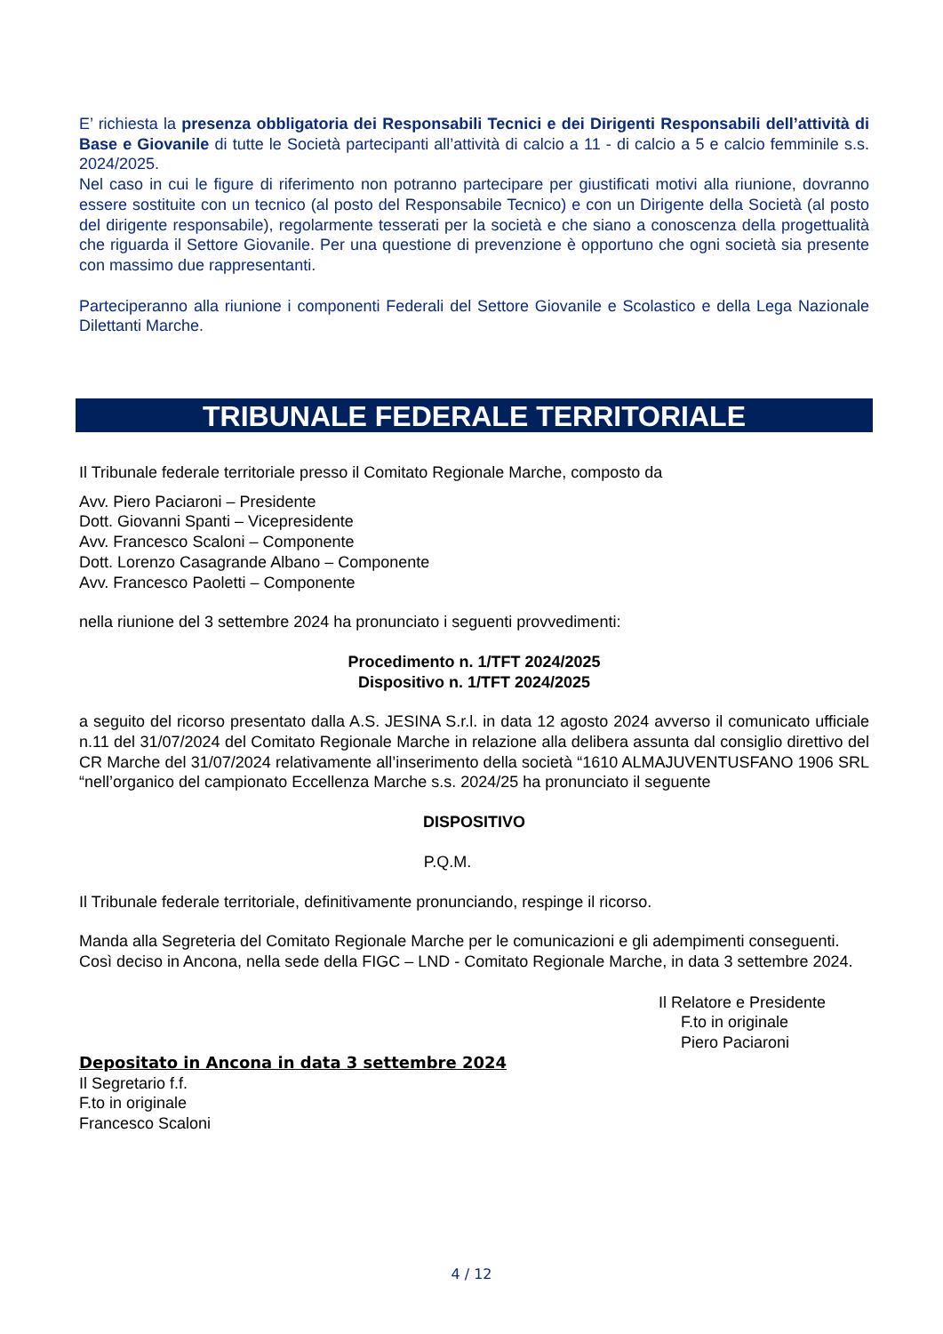E’ richiesta la presenza obbligatoria dei Responsabili Tecnici e dei Dirigenti Responsabili dell’attività di Base e Giovanile di tutte le Società partecipanti all’attività di calcio a 11 - di calcio a 5 e calcio femminile s.s. 2024/2025.
Nel caso in cui le figure di riferimento non potranno partecipare per giustificati motivi alla riunione, dovranno essere sostituite con un tecnico (al posto del Responsabile Tecnico) e con un Dirigente della Società (al posto del dirigente responsabile), regolarmente tesserati per la società e che siano a conoscenza della progettualità che riguarda il Settore Giovanile. Per una questione di prevenzione è opportuno che ogni società sia presente con massimo due rappresentanti.
Parteciperanno alla riunione i componenti Federali del Settore Giovanile e Scolastico e della Lega Nazionale Dilettanti Marche.
TRIBUNALE FEDERALE TERRITORIALE
Il Tribunale federale territoriale presso il Comitato Regionale Marche, composto da
Avv. Piero Paciaroni – Presidente
Dott. Giovanni Spanti – Vicepresidente
Avv. Francesco Scaloni – Componente
Dott. Lorenzo Casagrande Albano – Componente
Avv. Francesco Paoletti – Componente
nella riunione del 3 settembre 2024 ha pronunciato i seguenti provvedimenti:
Procedimento n. 1/TFT 2024/2025
Dispositivo n. 1/TFT 2024/2025
a seguito del ricorso presentato dalla A.S. JESINA S.r.l. in data 12 agosto 2024 avverso il comunicato ufficiale n.11 del 31/07/2024 del Comitato Regionale Marche in relazione alla delibera assunta dal consiglio direttivo del CR Marche del 31/07/2024 relativamente all’inserimento della società “1610 ALMAJUVENTUSFANO 1906 SRL “nell’organico del campionato Eccellenza Marche s.s. 2024/25 ha pronunciato il seguente
DISPOSITIVO
P.Q.M.
Il Tribunale federale territoriale, definitivamente pronunciando, respinge il ricorso.
Manda alla Segreteria del Comitato Regionale Marche per le comunicazioni e gli adempimenti conseguenti.
Così deciso in Ancona, nella sede della FIGC – LND - Comitato Regionale Marche, in data 3 settembre 2024.
Il Relatore e Presidente
F.to in originale
Piero Paciaroni
Depositato in Ancona in data 3 settembre 2024
Il Segretario f.f.
F.to in originale
Francesco Scaloni
4 / 12